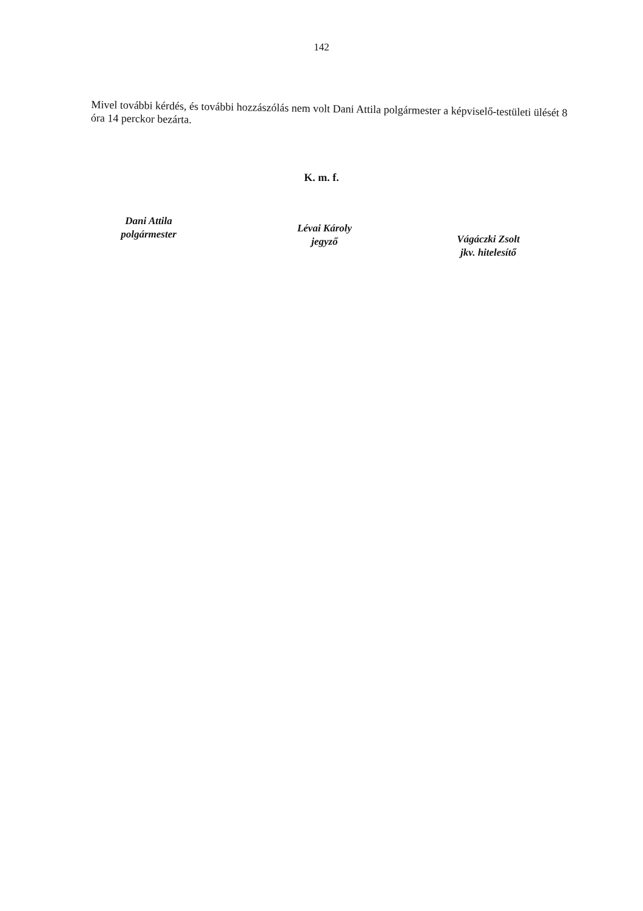142
Mivel további kérdés, és további hozzászólás nem volt Dani Attila polgármester a képviselő-testületi ülését 8 óra 14 perckor bezárta.
K. m. f.
Dani Attila
polgármester
Lévai Károly
jegyző
Vágáczki Zsolt
jkv. hitelesítő